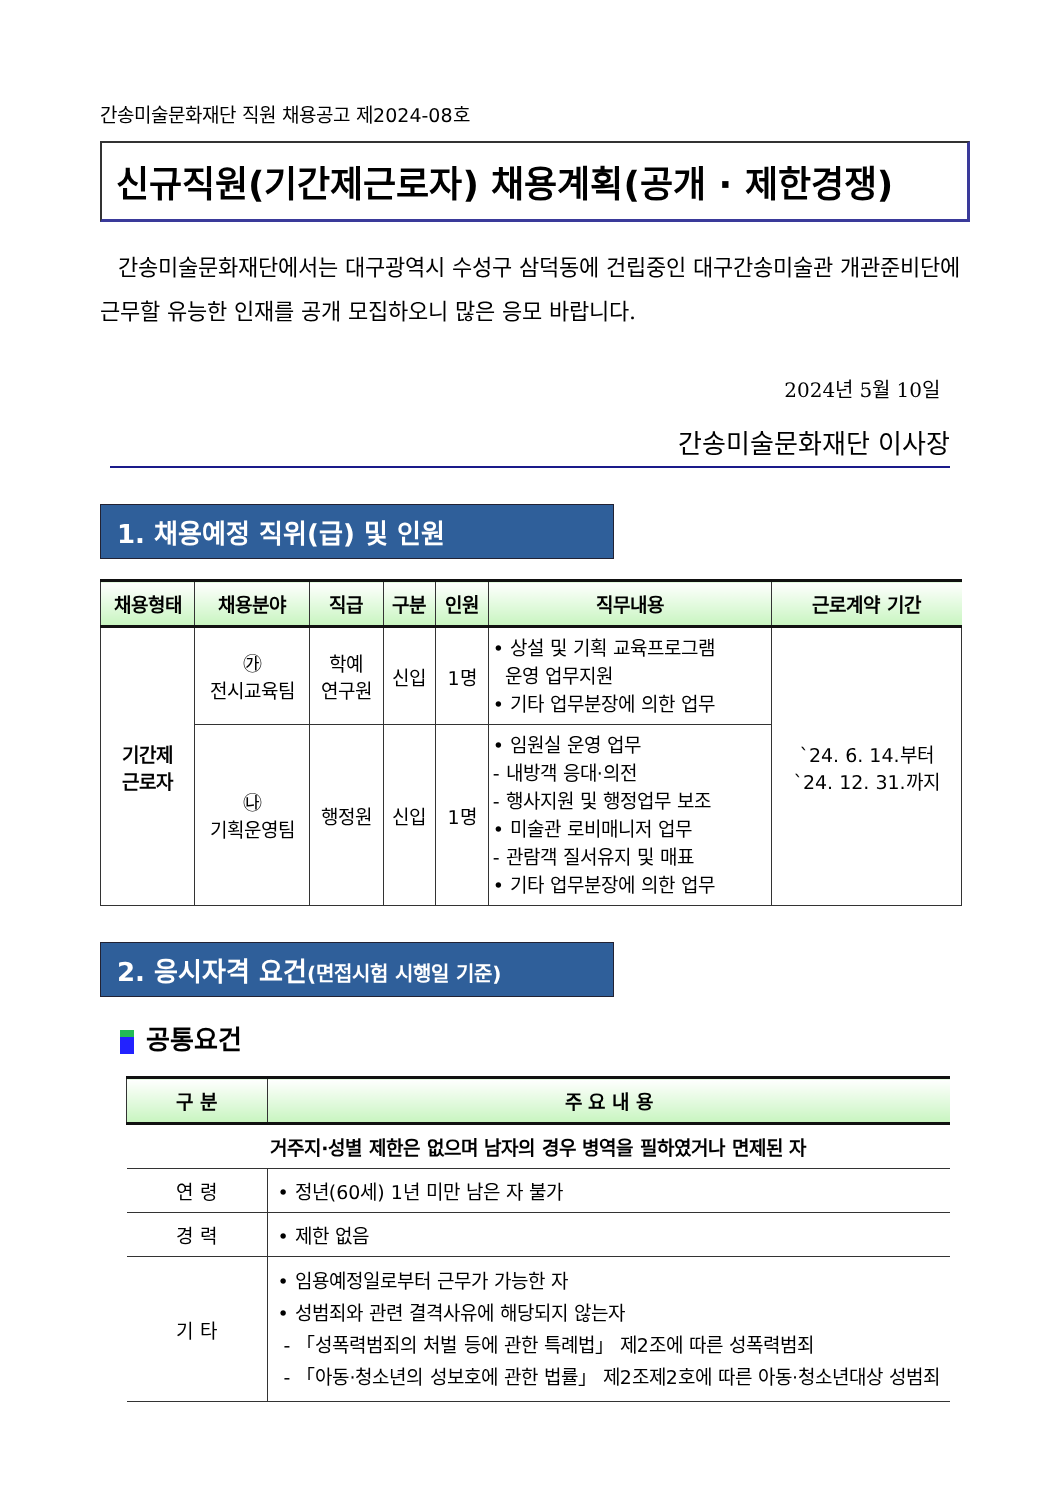간송미술문화재단 직원 채용공고 제2024-08호
신규직원(기간제근로자) 채용계획(공개 · 제한경쟁)
간송미술문화재단에서는 대구광역시 수성구 삼덕동에 건립중인 대구간송미술관 개관준비단에 근무할 유능한 인재를 공개 모집하오니 많은 응모 바랍니다.
2024년 5월 10일
간송미술문화재단 이사장
1. 채용예정 직위(급) 및 인원
| 채용형태 | 채용분야 | 직급 | 구분 | 인원 | 직무내용 | 근로계약 기간 |
| --- | --- | --- | --- | --- | --- | --- |
| 기간제 근로자 | ㉮ 전시교육팀 | 학예 연구원 | 신입 | 1명 | • 상설 및 기획 교육프로그램 운영 업무지원 • 기타 업무분장에 의한 업무 | `24. 6. 14.부터 `24. 12. 31.까지 |
| | ㉯ 기획운영팀 | 행정원 | 신입 | 1명 | • 임원실 운영 업무 - 내방객 응대·의전 - 행사지원 및 행정업무 보조 • 미술관 로비매니저 업무 - 관람객 질서유지 및 매표 • 기타 업무분장에 의한 업무 | |
2. 응시자격 요건(면접시험 시행일 기준)
공통요건
| 구 분 | 주 요 내 용 |
| --- | --- |
| 거주지·성별 제한은 없으며 남자의 경우 병역을 필하였거나 면제된 자 | |
| 연 령 | • 정년(60세) 1년 미만 남은 자 불가 |
| 경 력 | • 제한 없음 |
| 기 타 | • 임용예정일로부터 근무가 가능한 자 • 성범죄와 관련 결격사유에 해당되지 않는자 - 「성폭력범죄의 처벌 등에 관한 특례법」 제2조에 따른 성폭력범죄 - 「아동·청소년의 성보호에 관한 법률」 제2조제2호에 따른 아동·청소년대상 성범죄 |